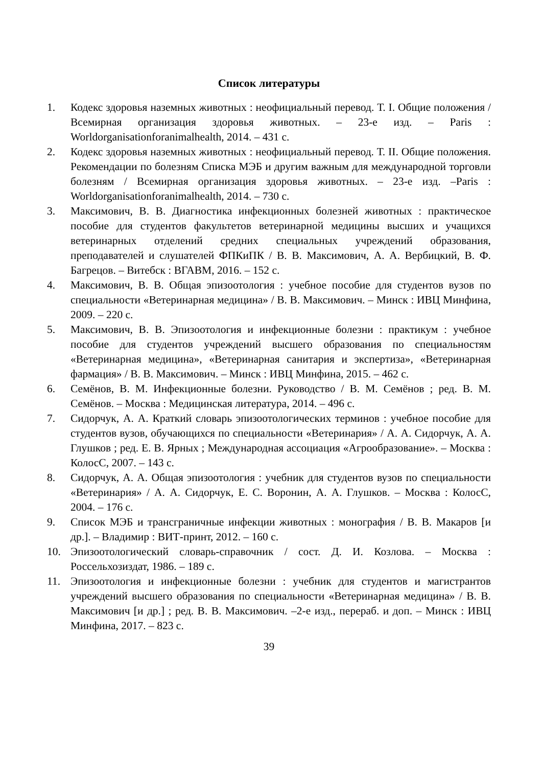Список литературы
1. Кодекс здоровья наземных животных : неофициальный перевод. Т. I. Общие положения / Всемирная организация здоровья животных. – 23-е изд. – Paris : Worldorganisationforanimalhealth, 2014. – 431 с.
2. Кодекс здоровья наземных животных : неофициальный перевод. Т. II. Общие положения. Рекомендации по болезням Списка МЭБ и другим важным для международной торговли болезням / Всемирная организация здоровья животных. – 23-е изд. –Paris : Worldorganisationforanimalhealth, 2014. – 730 с.
3. Максимович, В. В. Диагностика инфекционных болезней животных : практическое пособие для студентов факультетов ветеринарной медицины высших и учащихся ветеринарных отделений средних специальных учреждений образования, преподавателей и слушателей ФПКиПК / В. В. Максимович, А. А. Вербицкий, В. Ф. Багрецов. – Витебск : ВГАВМ, 2016. – 152 с.
4. Максимович, В. В. Общая эпизоотология : учебное пособие для студентов вузов по специальности «Ветеринарная медицина» / В. В. Максимович. – Минск : ИВЦ Минфина, 2009. – 220 с.
5. Максимович, В. В. Эпизоотология и инфекционные болезни : практикум : учебное пособие для студентов учреждений высшего образования по специальностям «Ветеринарная медицина», «Ветеринарная санитария и экспертиза», «Ветеринарная фармация» / В. В. Максимович. – Минск : ИВЦ Минфина, 2015. – 462 с.
6. Семёнов, В. М. Инфекционные болезни. Руководство / В. М. Семёнов ; ред. В. М. Семёнов. – Москва : Медицинская литература, 2014. – 496 с.
7. Сидорчук, А. А. Краткий словарь эпизоотологических терминов : учебное пособие для студентов вузов, обучающихся по специальности «Ветеринария» / А. А. Сидорчук, А. А. Глушков ; ред. Е. В. Ярных ; Международная ассоциация «Агрообразование». – Москва : КолосС, 2007. – 143 с.
8. Сидорчук, А. А. Общая эпизоотология : учебник для студентов вузов по специальности «Ветеринария» / А. А. Сидорчук, Е. С. Воронин, А. А. Глушков. – Москва : КолосС, 2004. – 176 с.
9. Список МЭБ и трансграничные инфекции животных : монография / В. В. Макаров [и др.]. – Владимир : ВИТ-принт, 2012. – 160 с.
10. Эпизоотологический словарь-справочник / сост. Д. И. Козлова. – Москва : Россельхозиздат, 1986. – 189 с.
11. Эпизоотология и инфекционные болезни : учебник для студентов и магистрантов учреждений высшего образования по специальности «Ветеринарная медицина» / В. В. Максимович [и др.] ; ред. В. В. Максимович. –2-е изд., перераб. и доп. – Минск : ИВЦ Минфина, 2017. – 823 с.
39